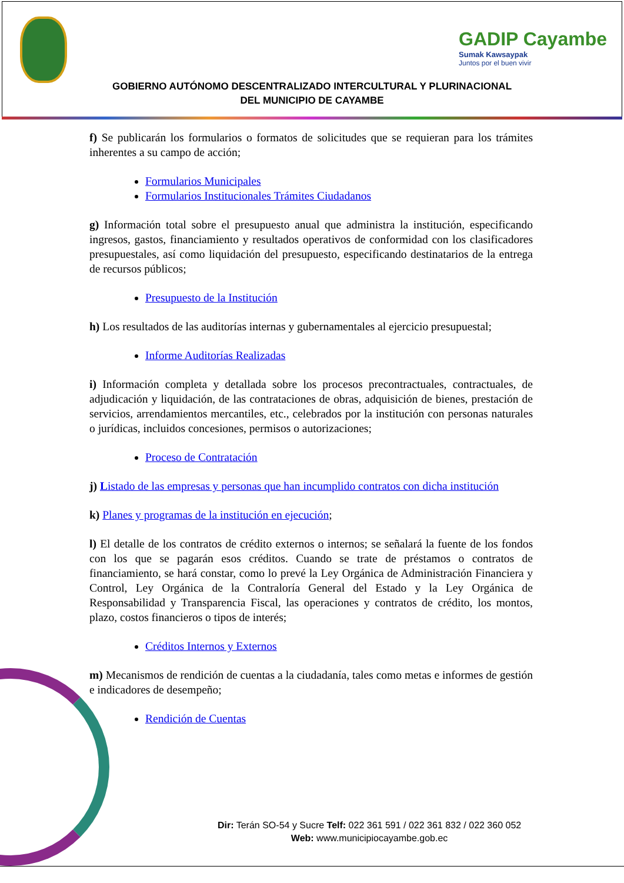GADIP Cayambe
Sumak Kawsaypak
Juntos por el buen vivir
GOBIERNO AUTÓNOMO DESCENTRALIZADO INTERCULTURAL Y PLURINACIONAL
DEL MUNICIPIO DE CAYAMBE
f) Se publicarán los formularios o formatos de solicitudes que se requieran para los trámites inherentes a su campo de acción;
Formularios Municipales
Formularios Institucionales Trámites Ciudadanos
g) Información total sobre el presupuesto anual que administra la institución, especificando ingresos, gastos, financiamiento y resultados operativos de conformidad con los clasificadores presupuestales, así como liquidación del presupuesto, especificando destinatarios de la entrega de recursos públicos;
Presupuesto de la Institución
h) Los resultados de las auditorías internas y gubernamentales al ejercicio presupuestal;
Informe Auditorías Realizadas
i) Información completa y detallada sobre los procesos precontractuales, contractuales, de adjudicación y liquidación, de las contrataciones de obras, adquisición de bienes, prestación de servicios, arrendamientos mercantiles, etc., celebrados por la institución con personas naturales o jurídicas, incluidos concesiones, permisos o autorizaciones;
Proceso de Contratación
j) Listado de las empresas y personas que han incumplido contratos con dicha institución
k) Planes y programas de la institución en ejecución;
l) El detalle de los contratos de crédito externos o internos; se señalará la fuente de los fondos con los que se pagarán esos créditos. Cuando se trate de préstamos o contratos de financiamiento, se hará constar, como lo prevé la Ley Orgánica de Administración Financiera y Control, Ley Orgánica de la Contraloría General del Estado y la Ley Orgánica de Responsabilidad y Transparencia Fiscal, las operaciones y contratos de crédito, los montos, plazo, costos financieros o tipos de interés;
Créditos Internos y Externos
m) Mecanismos de rendición de cuentas a la ciudadanía, tales como metas e informes de gestión e indicadores de desempeño;
Rendición de Cuentas
Dir: Terán SO-54 y Sucre Telf: 022 361 591 / 022 361 832 / 022 360 052
Web: www.municipiocayambe.gob.ec